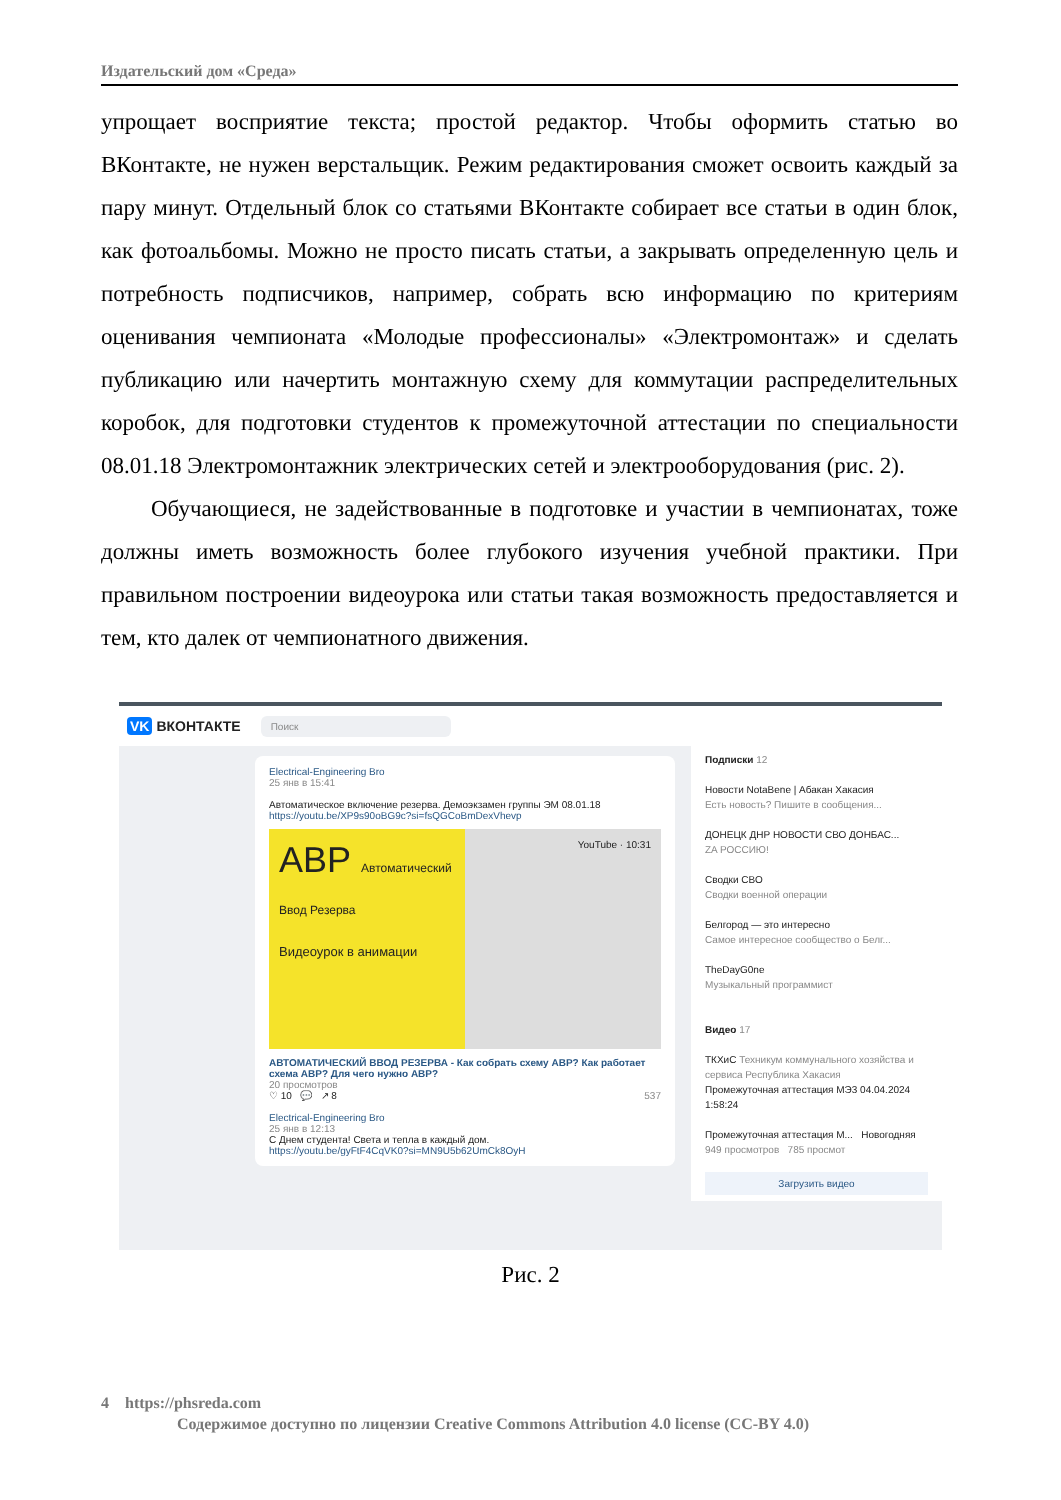Издательский дом «Среда»
упрощает восприятие текста; простой редактор. Чтобы оформить статью во ВКонтакте, не нужен верстальщик. Режим редактирования сможет освоить каждый за пару минут. Отдельный блок со статьями ВКонтакте собирает все статьи в один блок, как фотоальбомы. Можно не просто писать статьи, а закрывать определенную цель и потребность подписчиков, например, собрать всю информацию по критериям оценивания чемпионата «Молодые профессионалы» «Электромонтаж» и сделать публикацию или начертить монтажную схему для коммутации распределительных коробок, для подготовки студентов к промежуточной аттестации по специальности 08.01.18 Электромонтажник электрических сетей и электрооборудования (рис. 2).
Обучающиеся, не задействованные в подготовке и участии в чемпионатах, тоже должны иметь возможность более глубокого изучения учебной практики. При правильном построении видеоурока или статьи такая возможность предоставляется и тем, кто далек от чемпионатного движения.
VK ВКОНТАКТЕ
Поиск
Electrical-Engineering Bro
25 янв в 15:41
Автоматическое включение резерва. Демоэкзамен группы ЭМ 08.01.18
https://youtu.be/XP9s90oBG9c?si=fsQGCoBmDexVhevp
АВР Автоматический Ввод Резерва
Видеоурок в анимации
YouTube · 10:31
АВТОМАТИЧЕСКИЙ ВВОД РЕЗЕРВА - Как собрать схему АВР? Как работает схема АВР? Для чего нужно АВР?
20 просмотров
♡ 10 💬 ↗ 8 537
Electrical-Engineering Bro
25 янв в 12:13
С Днем студента! Света и тепла в каждый дом.
https://youtu.be/gyFtF4CqVK0?si=MN9U5b62UmCk8OyH
Подписки 12
Новости NotaBene | Абакан Хакасия
Есть новость? Пишите в сообщения...
ДОНЕЦК ДНР НОВОСТИ СВО ДОНБАС...
ZA РОССИЮ!
Сводки СВО
Сводки военной операции
Белгород — это интересно
Самое интересное сообщество о Белг...
TheDayG0ne
Музыкальный программист
Видео 17
ТКХиС Техникум коммунального хозяйства и сервиса Республика Хакасия
Промежуточная аттестация МЭ3 04.04.2024 1:58:24
Промежуточная аттестация М... Новогодняя
949 просмотров 785 просмот
Загрузить видео
Рис. 2
4 https://phsreda.com
Содержимое доступно по лицензии Creative Commons Attribution 4.0 license (CC-BY 4.0)